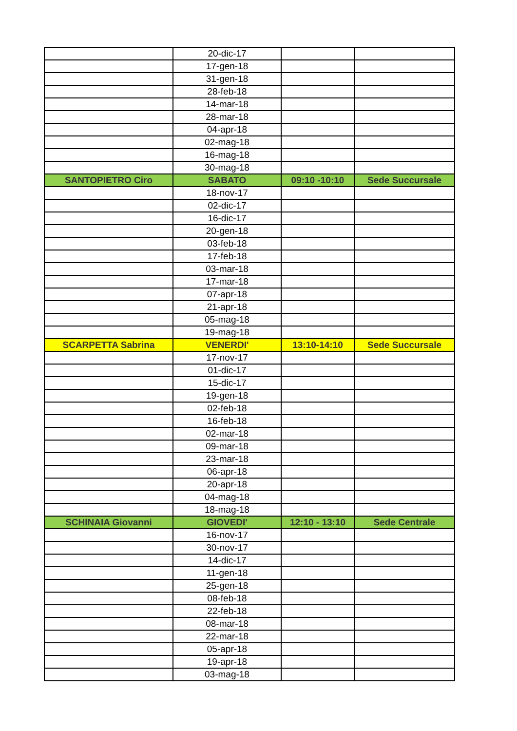| | 20-dic-17 | | |
| | 17-gen-18 | | |
| | 31-gen-18 | | |
| | 28-feb-18 | | |
| | 14-mar-18 | | |
| | 28-mar-18 | | |
| | 04-apr-18 | | |
| | 02-mag-18 | | |
| | 16-mag-18 | | |
| | 30-mag-18 | | |
| SANTOPIETRO Ciro | SABATO | 09:10 -10:10 | Sede Succursale |
| | 18-nov-17 | | |
| | 02-dic-17 | | |
| | 16-dic-17 | | |
| | 20-gen-18 | | |
| | 03-feb-18 | | |
| | 17-feb-18 | | |
| | 03-mar-18 | | |
| | 17-mar-18 | | |
| | 07-apr-18 | | |
| | 21-apr-18 | | |
| | 05-mag-18 | | |
| | 19-mag-18 | | |
| SCARPETTA Sabrina | VENERDI' | 13:10-14:10 | Sede Succursale |
| | 17-nov-17 | | |
| | 01-dic-17 | | |
| | 15-dic-17 | | |
| | 19-gen-18 | | |
| | 02-feb-18 | | |
| | 16-feb-18 | | |
| | 02-mar-18 | | |
| | 09-mar-18 | | |
| | 23-mar-18 | | |
| | 06-apr-18 | | |
| | 20-apr-18 | | |
| | 04-mag-18 | | |
| | 18-mag-18 | | |
| SCHINAIA Giovanni | GIOVEDI' | 12:10 - 13:10 | Sede Centrale |
| | 16-nov-17 | | |
| | 30-nov-17 | | |
| | 14-dic-17 | | |
| | 11-gen-18 | | |
| | 25-gen-18 | | |
| | 08-feb-18 | | |
| | 22-feb-18 | | |
| | 08-mar-18 | | |
| | 22-mar-18 | | |
| | 05-apr-18 | | |
| | 19-apr-18 | | |
| | 03-mag-18 | | |